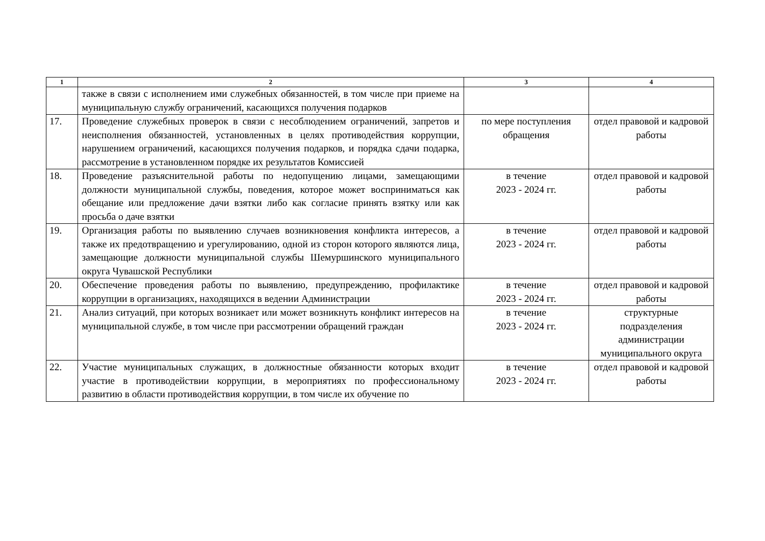| 1 | 2 | 3 | 4 |
| --- | --- | --- | --- |
| | также в связи с исполнением ими служебных обязанностей, в том числе при приеме на муниципальную службу ограничений, касающихся получения подарков | | |
| 17. | Проведение служебных проверок в связи с несоблюдением ограничений, запретов и неисполнения обязанностей, установленных в целях противодействия коррупции, нарушением ограничений, касающихся получения подарков, и порядка сдачи подарка, рассмотрение в установленном порядке их результатов Комиссией | по мере поступления обращения | отдел правовой и кадровой работы |
| 18. | Проведение разъяснительной работы по недопущению лицами, замещающими должности муниципальной службы, поведения, которое может восприниматься как обещание или предложение дачи взятки либо как согласие принять взятку или как просьба о даче взятки | в течение 2023 - 2024 гг. | отдел правовой и кадровой работы |
| 19. | Организация работы по выявлению случаев возникновения конфликта интересов, а также их предотвращению и урегулированию, одной из сторон которого являются лица, замещающие должности муниципальной службы Шемуршинского муниципального округа Чувашской Республики | в течение 2023 - 2024 гг. | отдел правовой и кадровой работы |
| 20. | Обеспечение проведения работы по выявлению, предупреждению, профилактике коррупции в организациях, находящихся в ведении Администрации | в течение 2023 - 2024 гг. | отдел правовой и кадровой работы |
| 21. | Анализ ситуаций, при которых возникает или может возникнуть конфликт интересов на муниципальной службе, в том числе при рассмотрении обращений граждан | в течение 2023 - 2024 гг. | структурные подразделения администрации муниципального округа |
| 22. | Участие муниципальных служащих, в должностные обязанности которых входит участие в противодействии коррупции, в мероприятиях по профессиональному развитию в области противодействия коррупции, в том числе их обучение по | в течение 2023 - 2024 гг. | отдел правовой и кадровой работы |